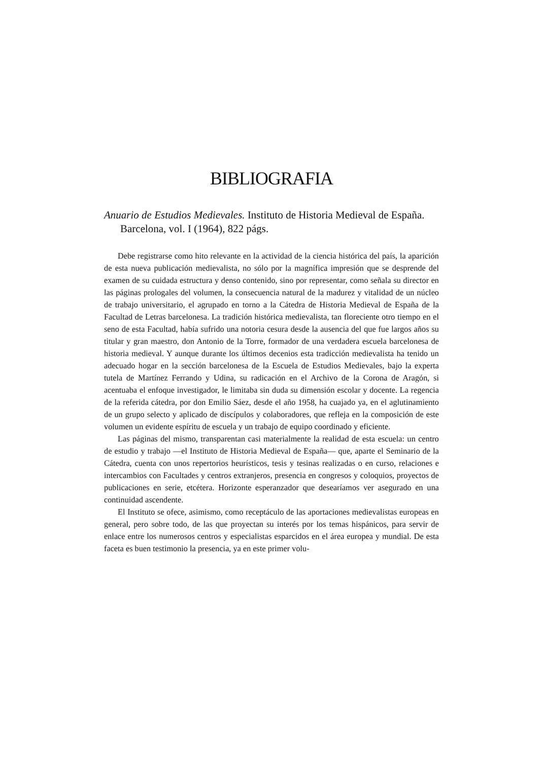BIBLIOGRAFIA
Anuario de Estudios Medievales. Instituto de Historia Medieval de España. Barcelona, vol. I (1964), 822 págs.
Debe registrarse como hito relevante en la actividad de la ciencia histórica del país, la aparición de esta nueva publicación medievalista, no sólo por la magnífica impresión que se desprende del examen de su cuidada estructura y denso contenido, sino por representar, como señala su director en las páginas prologales del volumen, la consecuencia natural de la madurez y vitalidad de un núcleo de trabajo universitario, el agrupado en torno a la Cátedra de Historia Medieval de España de la Facultad de Letras barcelonesa. La tradición histórica medievalista, tan floreciente otro tiempo en el seno de esta Facultad, había sufrido una notoria cesura desde la ausencia del que fue largos años su titular y gran maestro, don Antonio de la Torre, formador de una verdadera escuela barcelonesa de historia medieval. Y aunque durante los últimos decenios esta tradicción medievalista ha tenido un adecuado hogar en la sección barcelonesa de la Escuela de Estudios Medievales, bajo la experta tutela de Martínez Ferrando y Udina, su radicación en el Archivo de la Corona de Aragón, si acentuaba el enfoque investigador, le limitaba sin duda su dimensión escolar y docente. La regencia de la referida cátedra, por don Emilio Sáez, desde el año 1958, ha cuajado ya, en el aglutinamiento de un grupo selecto y aplicado de discípulos y colaboradores, que refleja en la composición de este volumen un evidente espíritu de escuela y un trabajo de equipo coordinado y eficiente.
Las páginas del mismo, transparentan casi materialmente la realidad de esta escuela: un centro de estudio y trabajo —el Instituto de Historia Medieval de España— que, aparte el Seminario de la Cátedra, cuenta con unos repertorios heurísticos, tesis y tesinas realizadas o en curso, relaciones e intercambios con Facultades y centros extranjeros, presencia en congresos y coloquios, proyectos de publicaciones en serie, etcétera. Horizonte esperanzador que desearíamos ver asegurado en una continuidad ascendente.
El Instituto se ofece, asimismo, como receptáculo de las aportaciones medievalistas europeas en general, pero sobre todo, de las que proyectan su interés por los temas hispánicos, para servir de enlace entre los numerosos centros y especialistas esparcidos en el área europea y mundial. De esta faceta es buen testimonio la presencia, ya en este primer volu-